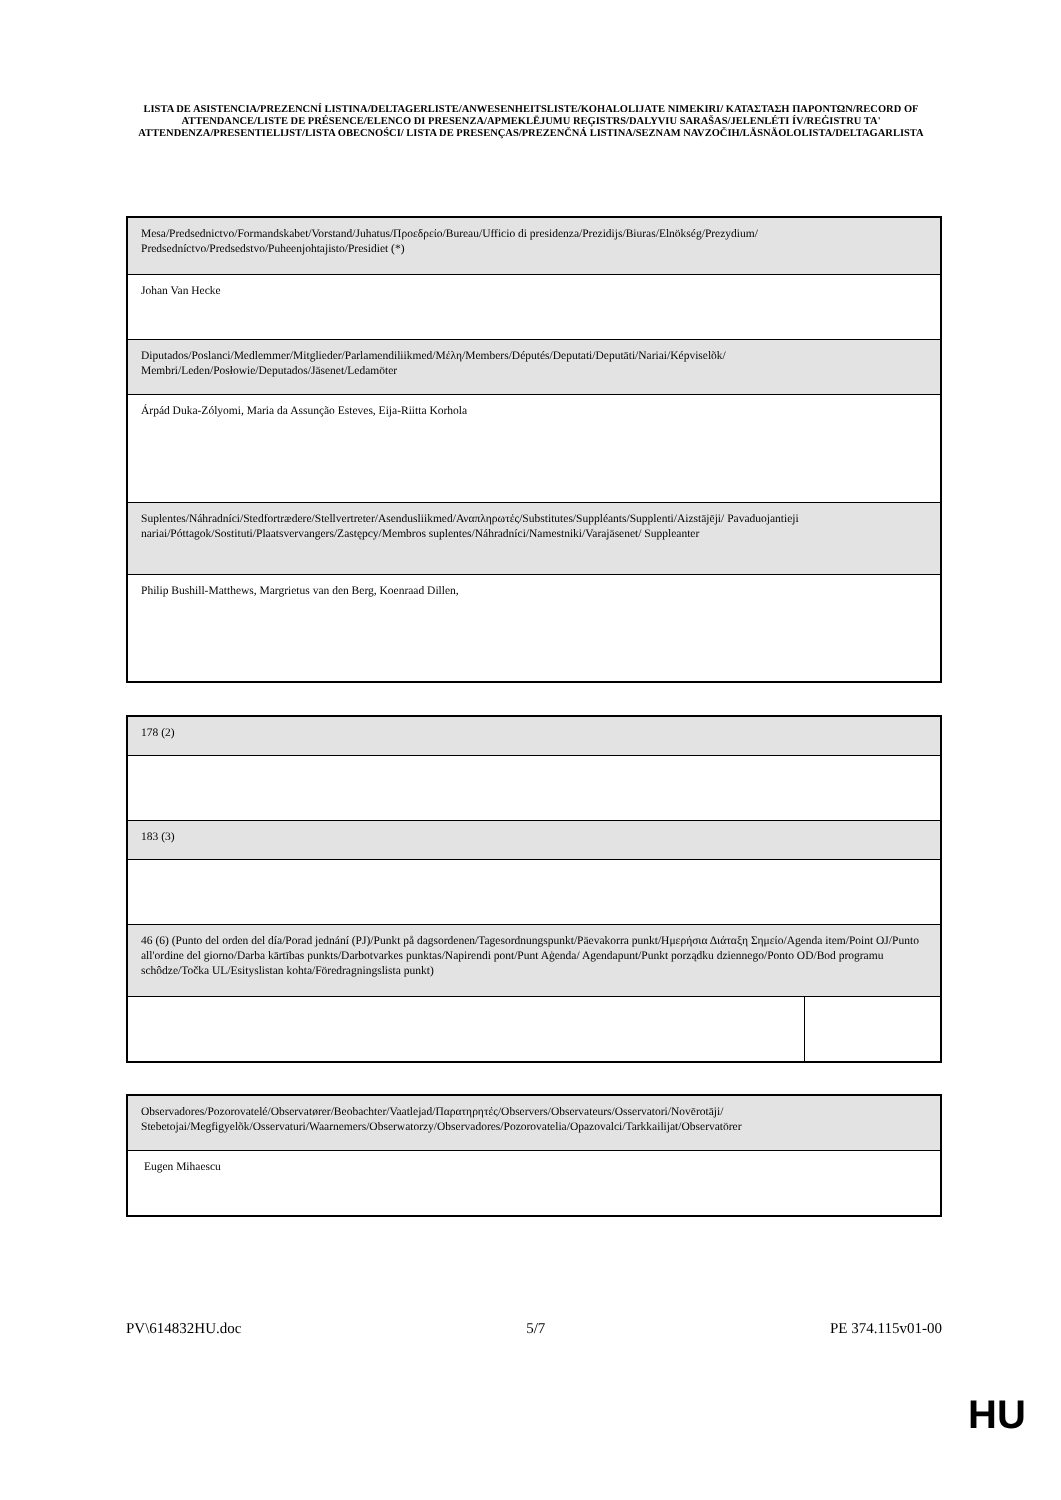LISTA DE ASISTENCIA/PREZENCNÍ LISTINA/DELTAGERLISTE/ANWESENHEITSLISTE/KOHALOLIJATE NIMEKIRI/ ΚΑΤΑΣΤΑΣΗ ΠΑΡΟΝΤΩΝ/RECORD OF ATTENDANCE/LISTE DE PRÉSENCE/ELENCO DI PRESENZA/APMEKLĒJUMU REĢISTRS/DALYVIU SARAŠAS/JELENLÉTI ÍV/REĠISTRU TA' ATTENDENZA/PRESENTIELIJST/LISTA OBECNOŚCI/ LISTA DE PRESENÇAS/PREZENČNÁ LISTINA/SEZNAM NAVZOČIH/LÄSNÄOLOLISTA/DELTAGARLISTA
| Mesa/Predsednictvo/Formandskabet/Vorstand/Juhatus/Προεδρείο/Bureau/Ufficio di presidenza/Prezidijs/Biuras/Elnökség/Prezydium/ Predsedníctvo/Predsedstvo/Puheenjohtajisto/Presidiet (*) |
| Johan Van Hecke |
| Diputados/Poslanci/Medlemmer/Mitglieder/Parlamendiliikmed/Μέλη/Members/Députés/Deputati/Deputāti/Nariai/Képviselõk/ Membri/Leden/Posłowie/Deputados/Jäsenet/Ledamöter |
| Árpád Duka-Zólyomi, Maria da Assunção Esteves, Eija-Riitta Korhola |
| Suplentes/Náhradníci/Stedfortrædere/Stellvertreter/Asendusliikmed/Αναπληρωτές/Substitutes/Suppléants/Supplenti/Aizstājēji/ Pavaduojantieji nariai/Póttagok/Sostituti/Plaatsvervangers/Zastępcy/Membros suplentes/Náhradníci/Namestniki/Varajäsenet/ Suppleanter |
| Philip Bushill-Matthews, Margrietus van den Berg, Koenraad Dillen, |
| 178 (2) | |
| 183 (3) | |
| 46 (6) (Punto del orden del día/Porad jednání (PJ)/Punkt på dagsordenen/Tagesordnungspunkt/Päevakorra punkt/Ημερήσια Διάταξη Σημείο/Agenda item/Point OJ/Punto all'ordine del giorno/Darba kārtības punkts/Darbotvarkes punktas/Napirendi pont/Punt Aġenda/ Agendapunt/Punkt porządku dziennego/Ponto OD/Bod programu schôdze/Točka UL/Esityslistan kohta/Föredragningslista punkt) | |
| Observadores/Pozorovatelé/Observatører/Beobachter/Vaatlejad/Παρατηρητές/Observers/Observateurs/Osservatori/Novērotāji/ Stebetojai/Megfigyelõk/Osservaturi/Waarnemers/Obserwatorzy/Observadores/Pozorovatelia/Opazovalci/Tarkkailijat/Observatörer |
| Eugen Mihaescu |
PV\614832HU.doc 5/7 PE 374.115v01-00
HU